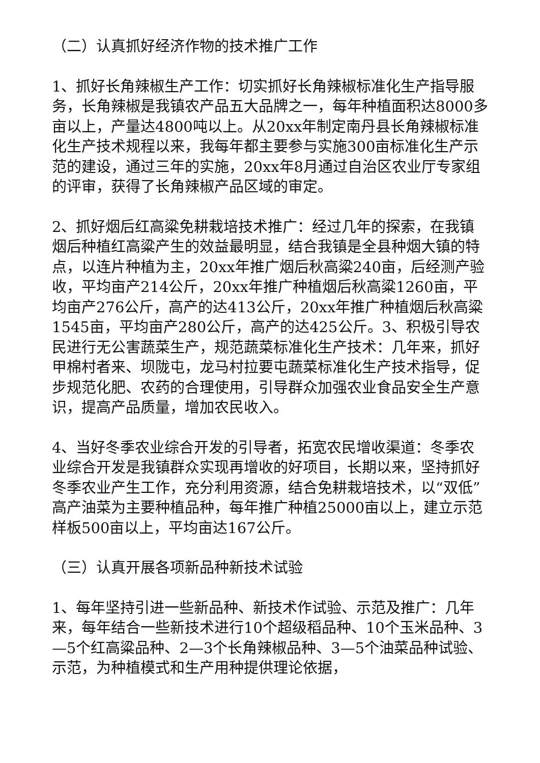（二）认真抓好经济作物的技术推广工作
1、抓好长角辣椒生产工作：切实抓好长角辣椒标准化生产指导服务，长角辣椒是我镇农产品五大品牌之一，每年种植面积达8000多亩以上，产量达4800吨以上。从20xx年制定南丹县长角辣椒标准化生产技术规程以来，我每年都主要参与实施300亩标准化生产示范的建设，通过三年的实施，20xx年8月通过自治区农业厅专家组的评审，获得了长角辣椒产品区域的审定。
2、抓好烟后红高粱免耕栽培技术推广：经过几年的探索，在我镇烟后种植红高粱产生的效益最明显，结合我镇是全县种烟大镇的特点，以连片种植为主，20xx年推广烟后秋高粱240亩，后经测产验收，平均亩产214公斤，20xx年推广种植烟后秋高粱1260亩，平均亩产276公斤，高产的达413公斤，20xx年推广种植烟后秋高粱1545亩，平均亩产280公斤，高产的达425公斤。3、积极引导农民进行无公害蔬菜生产，规范蔬菜标准化生产技术：几年来，抓好甲棉村者来、坝陇屯，龙马村拉要屯蔬菜标准化生产技术指导，促步规范化肥、农药的合理使用，引导群众加强农业食品安全生产意识，提高产品质量，增加农民收入。
4、当好冬季农业综合开发的引导者，拓宽农民增收渠道：冬季农业综合开发是我镇群众实现再增收的好项目，长期以来，坚持抓好冬季农业产生工作，充分利用资源，结合免耕栽培技术，以“双低”高产油菜为主要种植品种，每年推广种植25000亩以上，建立示范样板500亩以上，平均亩达167公斤。
（三）认真开展各项新品种新技术试验
1、每年坚持引进一些新品种、新技术作试验、示范及推广：几年来，每年结合一些新技术进行10个超级稻品种、10个玉米品种、3—5个红高粱品种、2—3个长角辣椒品种、3—5个油菜品种试验、示范，为种植模式和生产用种提供理论依据，